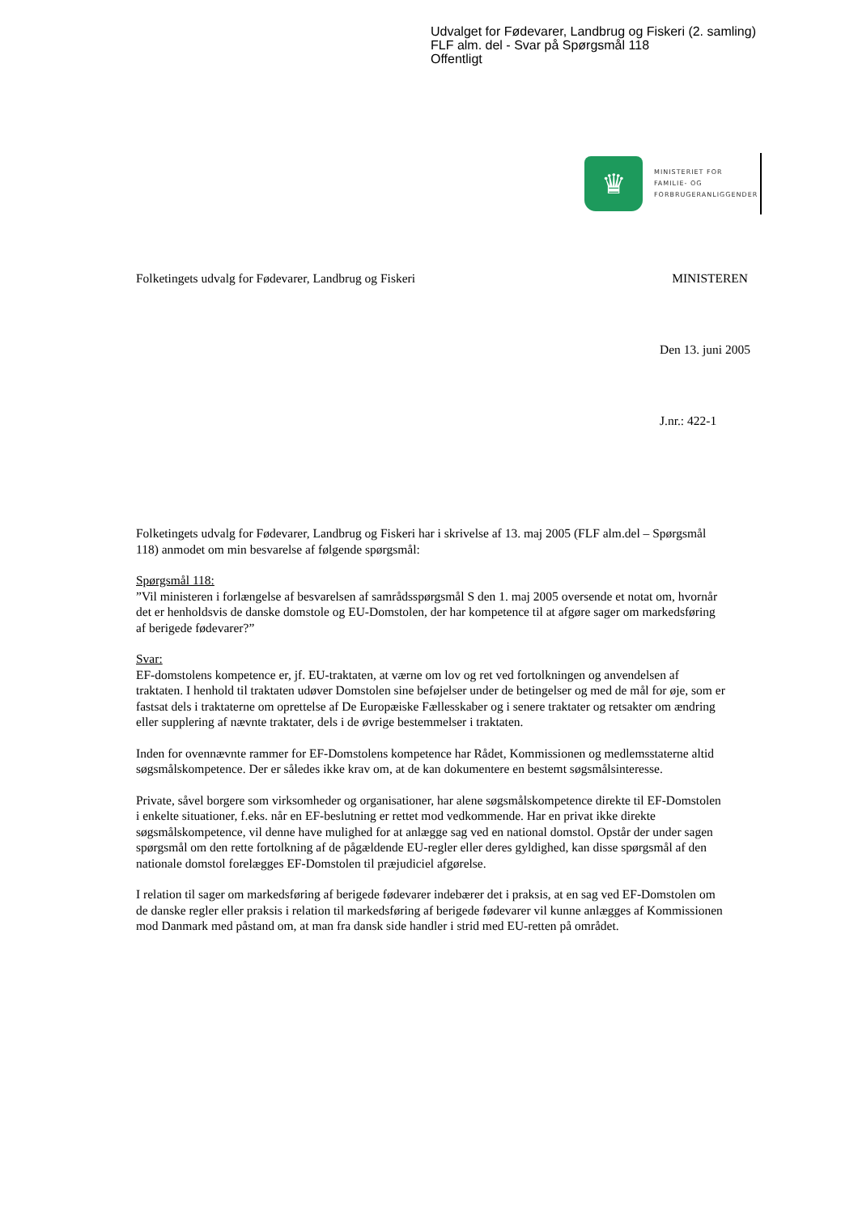Udvalget for Fødevarer, Landbrug og Fiskeri (2. samling)
FLF alm. del - Svar på Spørgsmål 118
Offentligt
♛
MINISTERIET FOR
FAMILIE- OG
FORBRUGERANLIGGENDER
Folketingets udvalg for Fødevarer, Landbrug og Fiskeri MINISTEREN
Den 13. juni 2005
J.nr.: 422-1
Folketingets udvalg for Fødevarer, Landbrug og Fiskeri har i skrivelse af 13. maj 2005 (FLF alm.del – Spørgsmål 118) anmodet om min besvarelse af følgende spørgsmål:
Spørgsmål 118:
”Vil ministeren i forlængelse af besvarelsen af samrådsspørgsmål S den 1. maj 2005 oversende et notat om, hvornår det er henholdsvis de danske domstole og EU-Domstolen, der har kompetence til at afgøre sager om markedsføring af berigede fødevarer?”
Svar:
EF-domstolens kompetence er, jf. EU-traktaten, at værne om lov og ret ved fortolkningen og anvendelsen af traktaten. I henhold til traktaten udøver Domstolen sine beføjelser under de betingelser og med de mål for øje, som er fastsat dels i traktaterne om oprettelse af De Europæiske Fællesskaber og i senere traktater og retsakter om ændring eller supplering af nævnte traktater, dels i de øvrige bestemmelser i traktaten.
Inden for ovennævnte rammer for EF-Domstolens kompetence har Rådet, Kommissionen og medlemsstaterne altid søgsmålskompetence. Der er således ikke krav om, at de kan dokumentere en bestemt søgsmålsinteresse.
Private, såvel borgere som virksomheder og organisationer, har alene søgsmålskompetence direkte til EF-Domstolen i enkelte situationer, f.eks. når en EF-beslutning er rettet mod vedkommende. Har en privat ikke direkte søgsmålskompetence, vil denne have mulighed for at anlægge sag ved en national domstol. Opstår der under sagen spørgsmål om den rette fortolkning af de pågældende EU-regler eller deres gyldighed, kan disse spørgsmål af den nationale domstol forelægges EF-Domstolen til præjudiciel afgørelse.
I relation til sager om markedsføring af berigede fødevarer indebærer det i praksis, at en sag ved EF-Domstolen om de danske regler eller praksis i relation til markedsføring af berigede fødevarer vil kunne anlægges af Kommissionen mod Danmark med påstand om, at man fra dansk side handler i strid med EU-retten på området.